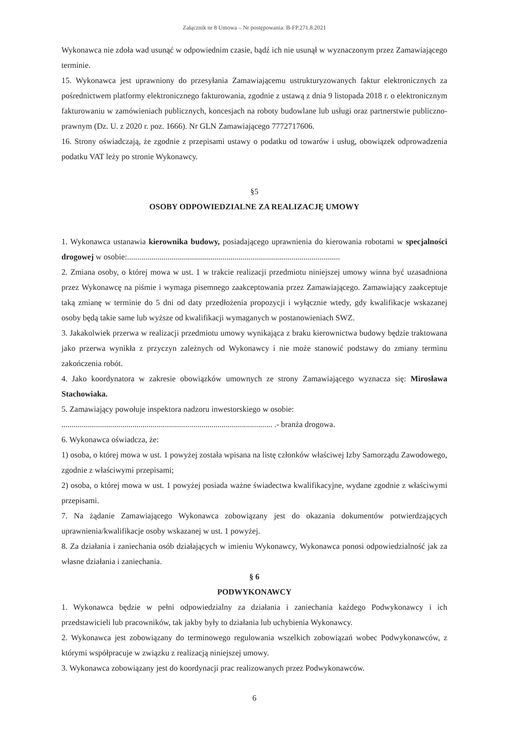Załącznik nr 8 Umowa – Nr postępowania: B-FP.271.8.2021
Wykonawca nie zdoła wad usunąć w odpowiednim czasie, bądź ich nie usunął w wyznaczonym przez Zamawiającego terminie.
15. Wykonawca jest uprawniony do przesyłania Zamawiającemu ustrukturyzowanych faktur elektronicznych za pośrednictwem platformy elektronicznego fakturowania, zgodnie z ustawą z dnia 9 listopada 2018 r. o elektronicznym fakturowaniu w zamówieniach publicznych, koncesjach na roboty budowlane lub usługi oraz partnerstwie publiczno-prawnym (Dz. U. z 2020 r. poz. 1666). Nr GLN Zamawiającego 7772717606.
16. Strony oświadczają, że zgodnie z przepisami ustawy o podatku od towarów i usług, obowiązek odprowadzenia podatku VAT leży po stronie Wykonawcy.
§5
OSOBY ODPOWIEDZIALNE ZA REALIZACJĘ UMOWY
1. Wykonawca ustanawia kierownika budowy, posiadającego uprawnienia do kierowania robotami w specjalności drogowej w osobie:.........................................................................................................
2. Zmiana osoby, o której mowa w ust. 1 w trakcie realizacji przedmiotu niniejszej umowy winna być uzasadniona przez Wykonawcę na piśmie i wymaga pisemnego zaakceptowania przez Zamawiającego. Zamawiający zaakceptuje taką zmianę w terminie do 5 dni od daty przedłożenia propozycji i wyłącznie wtedy, gdy kwalifikacje wskazanej osoby będą takie same lub wyższe od kwalifikacji wymaganych w postanowieniach SWZ.
3. Jakakolwiek przerwa w realizacji przedmiotu umowy wynikająca z braku kierownictwa budowy będzie traktowana jako przerwa wynikła z przyczyn zależnych od Wykonawcy i nie może stanowić podstawy do zmiany terminu zakończenia robót.
4. Jako koordynatora w zakresie obowiązków umownych ze strony Zamawiającego wyznacza się: Mirosława Stachowiaka.
5. Zamawiający powołuje inspektora nadzoru inwestorskiego w osobie:
........................................................................................................ .- branża drogowa.
6. Wykonawca oświadcza, że:
1) osoba, o której mowa w ust. 1 powyżej została wpisana na listę członków właściwej Izby Samorządu Zawodowego, zgodnie z właściwymi przepisami;
2) osoba, o której mowa w ust. 1 powyżej posiada ważne świadectwa kwalifikacyjne, wydane zgodnie z właściwymi przepisami.
7. Na żądanie Zamawiającego Wykonawca zobowiązany jest do okazania dokumentów potwierdzających uprawnienia/kwalifikacje osoby wskazanej w ust. 1 powyżej.
8. Za działania i zaniechania osób działających w imieniu Wykonawcy, Wykonawca ponosi odpowiedzialność jak za własne działania i zaniechania.
§ 6
PODWYKONAWCY
1. Wykonawca będzie w pełni odpowiedzialny za działania i zaniechania każdego Podwykonawcy i ich przedstawicieli lub pracowników, tak jakby były to działania lub uchybienia Wykonawcy.
2. Wykonawca jest zobowiązany do terminowego regulowania wszelkich zobowiązań wobec Podwykonawców, z którymi współpracuje w związku z realizacją niniejszej umowy.
3. Wykonawca zobowiązany jest do koordynacji prac realizowanych przez Podwykonawców.
6